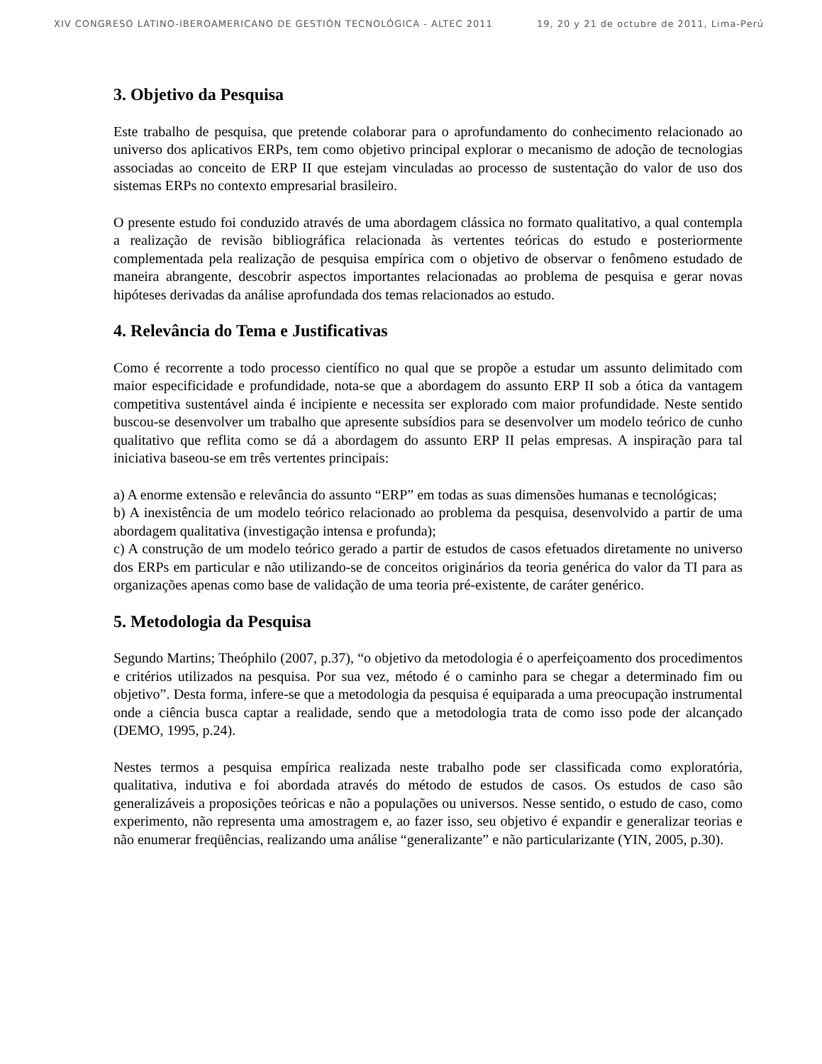XIV CONGRESO LATINO-IBEROAMERICANO DE GESTIÓN TECNOLÓGICA - ALTEC 2011 19, 20 y 21 de octubre de 2011, Lima-Perú
3. Objetivo da Pesquisa
Este trabalho de pesquisa, que pretende colaborar para o aprofundamento do conhecimento relacionado ao universo dos aplicativos ERPs, tem como objetivo principal explorar o mecanismo de adoção de tecnologias associadas ao conceito de ERP II que estejam vinculadas ao processo de sustentação do valor de uso dos sistemas ERPs no contexto empresarial brasileiro.
O presente estudo foi conduzido através de uma abordagem clássica no formato qualitativo, a qual contempla a realização de revisão bibliográfica relacionada às vertentes teóricas do estudo e posteriormente complementada pela realização de pesquisa empírica com o objetivo de observar o fenômeno estudado de maneira abrangente, descobrir aspectos importantes relacionadas ao problema de pesquisa e gerar novas hipóteses derivadas da análise aprofundada dos temas relacionados ao estudo.
4. Relevância do Tema e Justificativas
Como é recorrente a todo processo científico no qual que se propõe a estudar um assunto delimitado com maior especificidade e profundidade, nota-se que a abordagem do assunto ERP II sob a ótica da vantagem competitiva sustentável ainda é incipiente e necessita ser explorado com maior profundidade. Neste sentido buscou-se desenvolver um trabalho que apresente subsídios para se desenvolver um modelo teórico de cunho qualitativo que reflita como se dá a abordagem do assunto ERP II pelas empresas. A inspiração para tal iniciativa baseou-se em três vertentes principais:
a) A enorme extensão e relevância do assunto “ERP” em todas as suas dimensões humanas e tecnológicas;
b) A inexistência de um modelo teórico relacionado ao problema da pesquisa, desenvolvido a partir de uma abordagem qualitativa (investigação intensa e profunda);
c) A construção de um modelo teórico gerado a partir de estudos de casos efetuados diretamente no universo dos ERPs em particular e não utilizando-se de conceitos originários da teoria genérica do valor da TI para as organizações apenas como base de validação de uma teoria pré-existente, de caráter genérico.
5. Metodologia da Pesquisa
Segundo Martins; Theóphilo (2007, p.37), “o objetivo da metodologia é o aperfeiçoamento dos procedimentos e critérios utilizados na pesquisa. Por sua vez, método é o caminho para se chegar a determinado fim ou objetivo”. Desta forma, infere-se que a metodologia da pesquisa é equiparada a uma preocupação instrumental onde a ciência busca captar a realidade, sendo que a metodologia trata de como isso pode der alcançado (DEMO, 1995, p.24).
Nestes termos a pesquisa empírica realizada neste trabalho pode ser classificada como exploratória, qualitativa, indutiva e foi abordada através do método de estudos de casos. Os estudos de caso são generalizáveis a proposições teóricas e não a populações ou universos. Nesse sentido, o estudo de caso, como experimento, não representa uma amostragem e, ao fazer isso, seu objetivo é expandir e generalizar teorias e não enumerar freqüências, realizando uma análise “generalizante” e não particularizante (YIN, 2005, p.30).